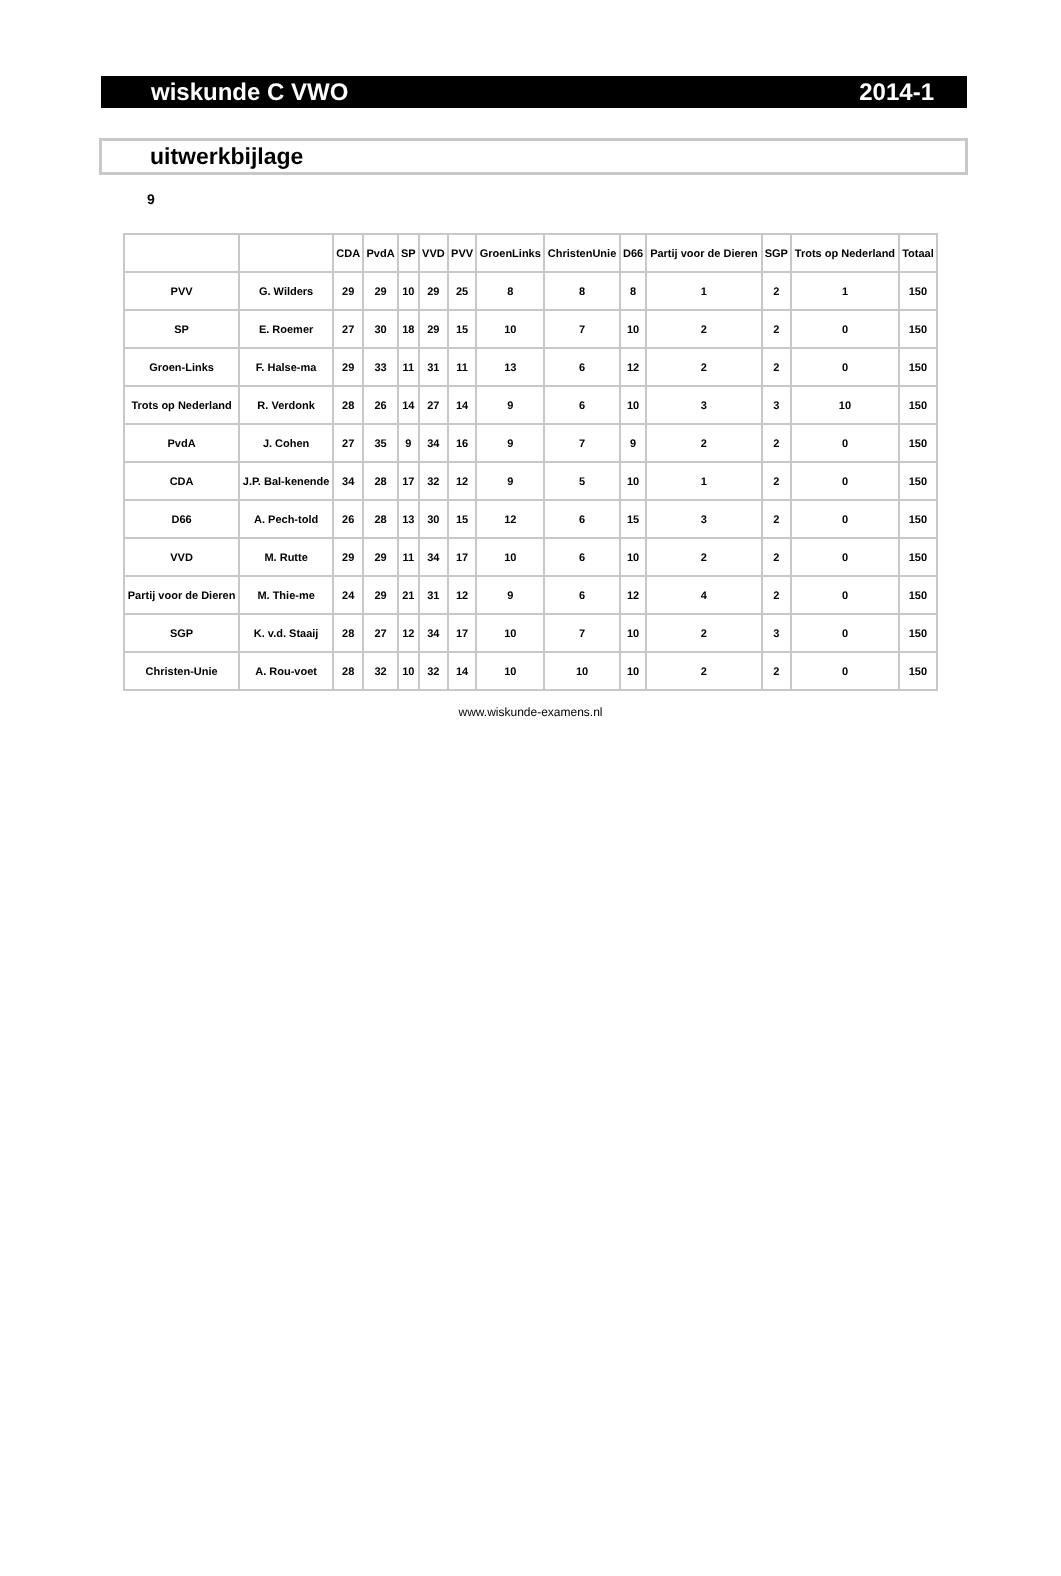wiskunde C VWO 2014-1
uitwerkbijlage
9
| | | CDA | PvdA | SP | VVD | PVV | GroenLinks | ChristenUnie | D66 | Partij voor de Dieren | SGP | Trots op Nederland | Totaal |
| --- | --- | --- | --- | --- | --- | --- | --- | --- | --- | --- | --- | --- | --- |
| PVV | G. Wilders | 29 | 29 | 10 | 29 | 25 | 8 | 8 | 8 | 1 | 2 | 1 | 150 |
| SP | E. Roemer | 27 | 30 | 18 | 29 | 15 | 10 | 7 | 10 | 2 | 2 | 0 | 150 |
| Groen-Links | F. Halse-ma | 29 | 33 | 11 | 31 | 11 | 13 | 6 | 12 | 2 | 2 | 0 | 150 |
| Trots op Nederland | R. Verdonk | 28 | 26 | 14 | 27 | 14 | 9 | 6 | 10 | 3 | 3 | 10 | 150 |
| PvdA | J. Cohen | 27 | 35 | 9 | 34 | 16 | 9 | 7 | 9 | 2 | 2 | 0 | 150 |
| CDA | J.P. Bal-kenende | 34 | 28 | 17 | 32 | 12 | 9 | 5 | 10 | 1 | 2 | 0 | 150 |
| D66 | A. Pech-told | 26 | 28 | 13 | 30 | 15 | 12 | 6 | 15 | 3 | 2 | 0 | 150 |
| VVD | M. Rutte | 29 | 29 | 11 | 34 | 17 | 10 | 6 | 10 | 2 | 2 | 0 | 150 |
| Partij voor de Dieren | M. Thie-me | 24 | 29 | 21 | 31 | 12 | 9 | 6 | 12 | 4 | 2 | 0 | 150 |
| SGP | K. v.d. Staaij | 28 | 27 | 12 | 34 | 17 | 10 | 7 | 10 | 2 | 3 | 0 | 150 |
| Christen-Unie | A. Rou-voet | 28 | 32 | 10 | 32 | 14 | 10 | 10 | 10 | 2 | 2 | 0 | 150 |
www.wiskunde-examens.nl